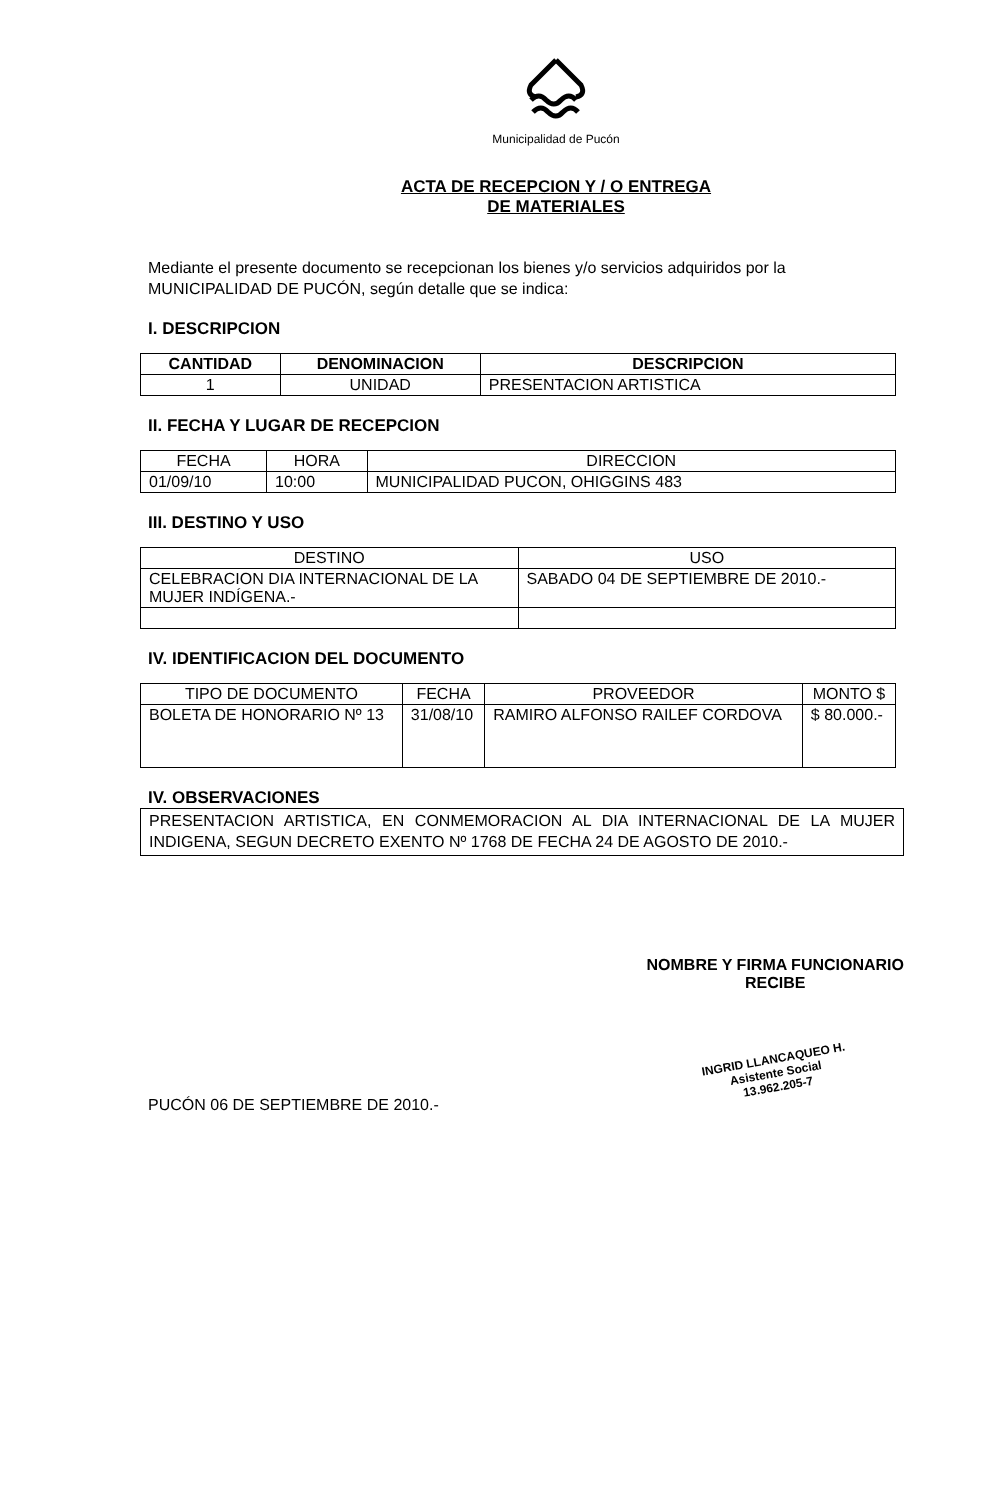Municipalidad de Pucón
ACTA DE RECEPCION Y / O ENTREGA
DE MATERIALES
Mediante el presente documento se recepcionan los bienes y/o servicios adquiridos por la MUNICIPALIDAD DE PUCÓN, según detalle que se indica:
I. DESCRIPCION
| CANTIDAD | DENOMINACION | DESCRIPCION |
| --- | --- | --- |
| 1 | UNIDAD | PRESENTACION ARTISTICA |
II. FECHA Y LUGAR DE RECEPCION
| FECHA | HORA | DIRECCION |
| --- | --- | --- |
| 01/09/10 | 10:00 | MUNICIPALIDAD PUCON, OHIGGINS 483 |
III. DESTINO Y USO
| DESTINO | USO |
| --- | --- |
| CELEBRACION DIA INTERNACIONAL DE LA MUJER INDÍGENA.- | SABADO 04 DE SEPTIEMBRE DE 2010.- |
IV. IDENTIFICACION DEL DOCUMENTO
| TIPO DE DOCUMENTO | FECHA | PROVEEDOR | MONTO $ |
| --- | --- | --- | --- |
| BOLETA DE HONORARIO Nº 13 | 31/08/10 | RAMIRO ALFONSO RAILEF CORDOVA | $ 80.000.- |
IV. OBSERVACIONES
PRESENTACION ARTISTICA, EN CONMEMORACION AL DIA INTERNACIONAL DE LA MUJER INDIGENA, SEGUN DECRETO EXENTO Nº 1768 DE FECHA 24 DE AGOSTO DE 2010.-
PUCÓN 06 DE SEPTIEMBRE DE 2010.-
NOMBRE Y FIRMA FUNCIONARIO
RECIBE
INGRID LLANCAQUEO H.
Asistente Social
13.962.205-7